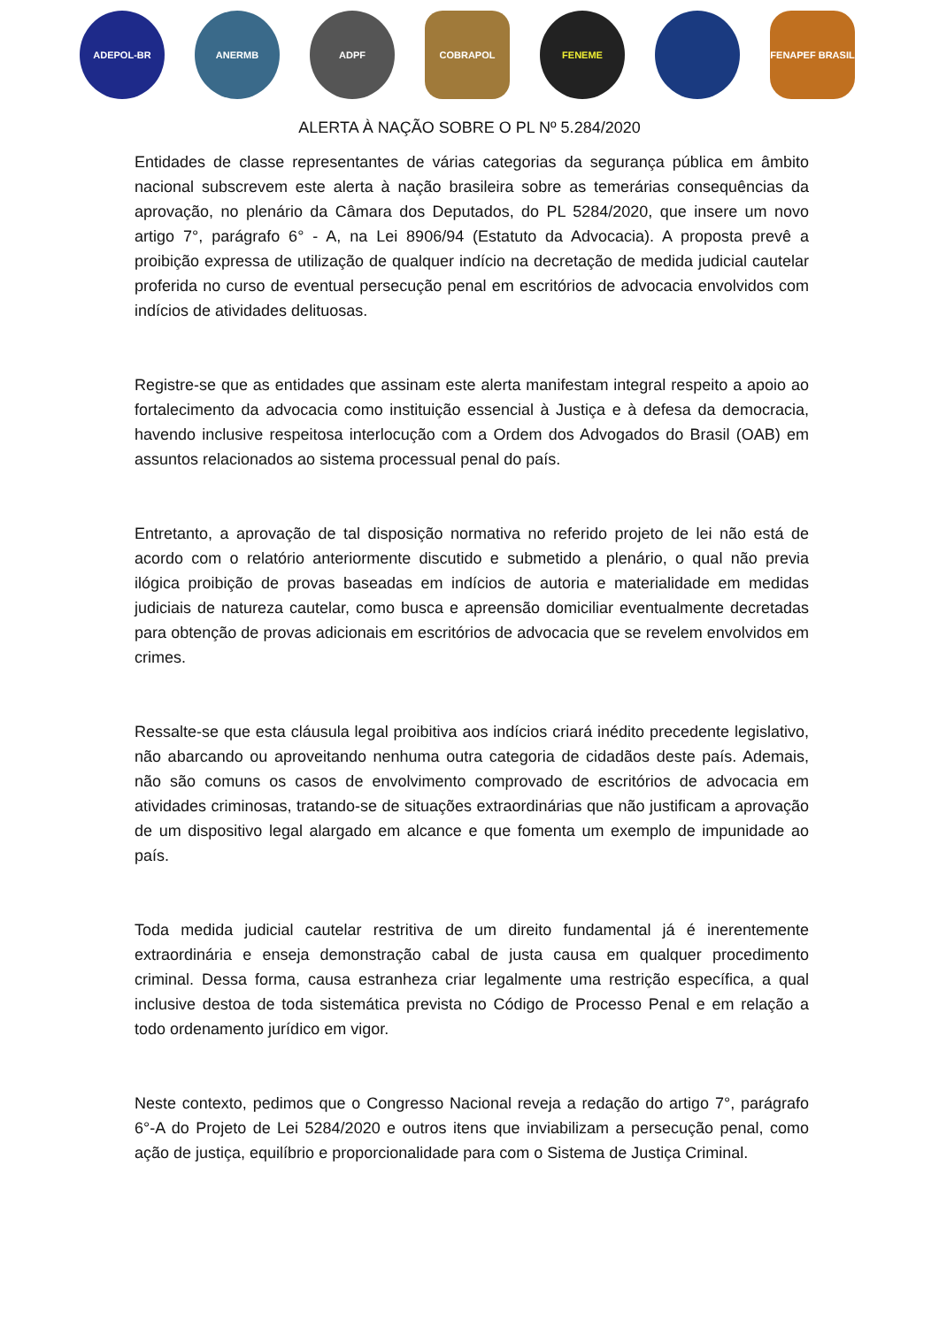ADEPOL-BR ANERMB ADPF COBRAPOL FENEME FENAPEF BRASIL
ALERTA À NAÇÃO SOBRE O PL Nº 5.284/2020
Entidades de classe representantes de várias categorias da segurança pública em âmbito nacional subscrevem este alerta à nação brasileira sobre as temerárias consequências da aprovação, no plenário da Câmara dos Deputados, do PL 5284/2020, que insere um novo artigo 7°, parágrafo 6° - A, na Lei 8906/94 (Estatuto da Advocacia). A proposta prevê a proibição expressa de utilização de qualquer indício na decretação de medida judicial cautelar proferida no curso de eventual persecução penal em escritórios de advocacia envolvidos com indícios de atividades delituosas.
Registre-se que as entidades que assinam este alerta manifestam integral respeito a apoio ao fortalecimento da advocacia como instituição essencial à Justiça e à defesa da democracia, havendo inclusive respeitosa interlocução com a Ordem dos Advogados do Brasil (OAB) em assuntos relacionados ao sistema processual penal do país.
Entretanto, a aprovação de tal disposição normativa no referido projeto de lei não está de acordo com o relatório anteriormente discutido e submetido a plenário, o qual não previa ilógica proibição de provas baseadas em indícios de autoria e materialidade em medidas judiciais de natureza cautelar, como busca e apreensão domiciliar eventualmente decretadas para obtenção de provas adicionais em escritórios de advocacia que se revelem envolvidos em crimes.
Ressalte-se que esta cláusula legal proibitiva aos indícios criará inédito precedente legislativo, não abarcando ou aproveitando nenhuma outra categoria de cidadãos deste país. Ademais, não são comuns os casos de envolvimento comprovado de escritórios de advocacia em atividades criminosas, tratando-se de situações extraordinárias que não justificam a aprovação de um dispositivo legal alargado em alcance e que fomenta um exemplo de impunidade ao país.
Toda medida judicial cautelar restritiva de um direito fundamental já é inerentemente extraordinária e enseja demonstração cabal de justa causa em qualquer procedimento criminal. Dessa forma, causa estranheza criar legalmente uma restrição específica, a qual inclusive destoa de toda sistemática prevista no Código de Processo Penal e em relação a todo ordenamento jurídico em vigor.
Neste contexto, pedimos que o Congresso Nacional reveja a redação do artigo 7°, parágrafo 6°-A do Projeto de Lei 5284/2020 e outros itens que inviabilizam a persecução penal, como ação de justiça, equilíbrio e proporcionalidade para com o Sistema de Justiça Criminal.